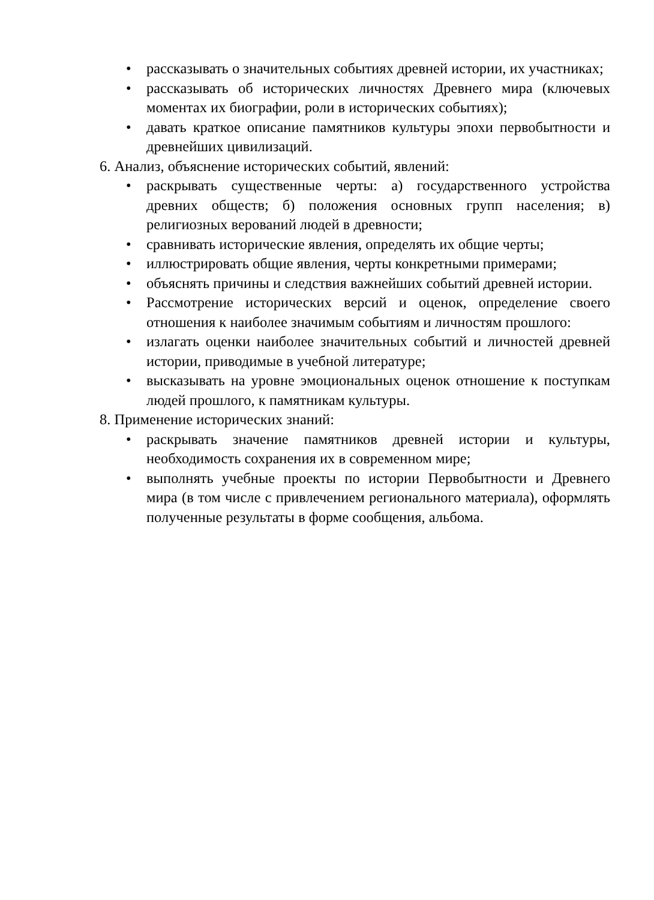• рассказывать о значительных событиях древней истории, их участниках;
• рассказывать об исторических личностях Древнего мира (ключевых моментах их биографии, роли в исторических событиях);
• давать краткое описание памятников культуры эпохи первобытности и древнейших цивилизаций.
6. Анализ, объяснение исторических событий, явлений:
• раскрывать существенные черты: а) государственного устройства древних обществ; б) положения основных групп населения; в) религиозных верований людей в древности;
• сравнивать исторические явления, определять их общие черты;
• иллюстрировать общие явления, черты конкретными примерами;
• объяснять причины и следствия важнейших событий древней истории.
• Рассмотрение исторических версий и оценок, определение своего отношения к наиболее значимым событиям и личностям прошлого:
• излагать оценки наиболее значительных событий и личностей древней истории, приводимые в учебной литературе;
• высказывать на уровне эмоциональных оценок отношение к поступкам людей прошлого, к памятникам культуры.
8. Применение исторических знаний:
• раскрывать значение памятников древней истории и культуры, необходимость сохранения их в современном мире;
• выполнять учебные проекты по истории Первобытности и Древнего мира (в том числе с привлечением регионального материала), оформлять полученные результаты в форме сообщения, альбома.